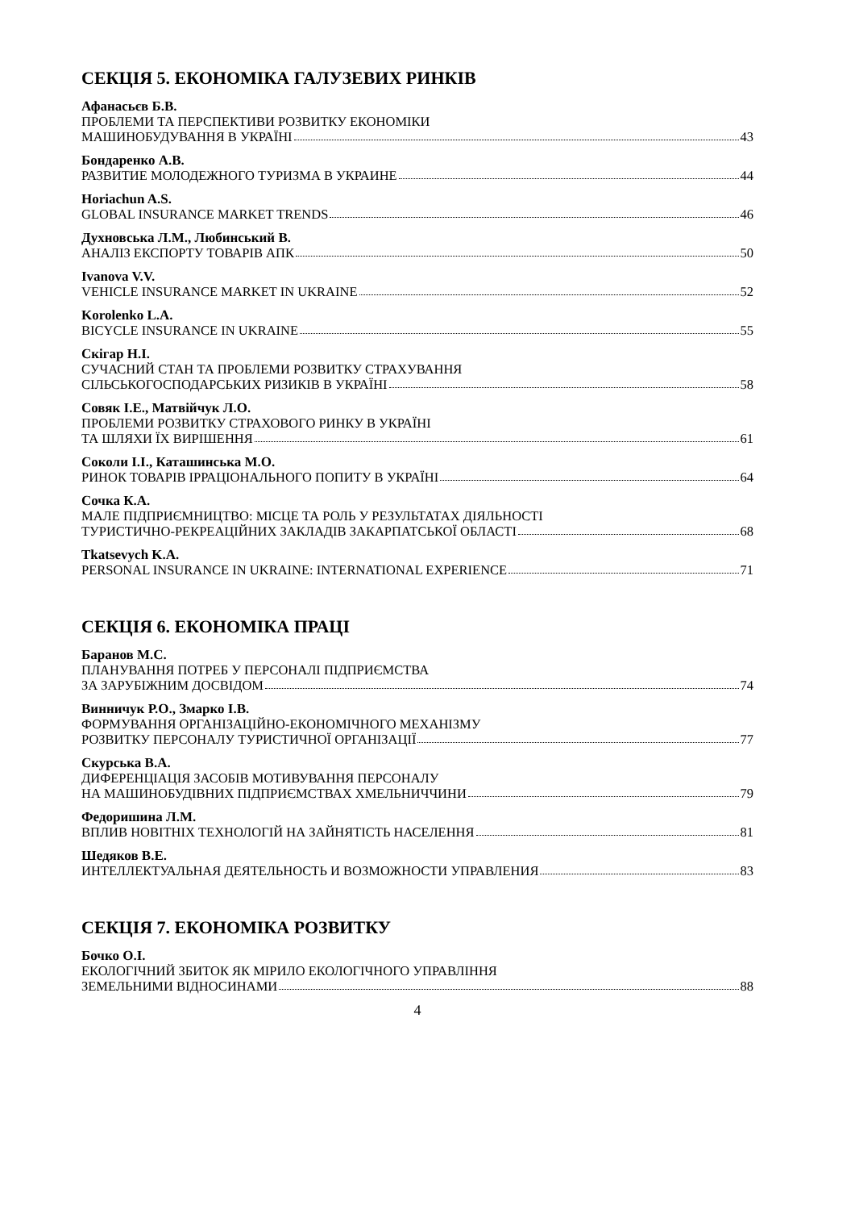СЕКЦІЯ 5. ЕКОНОМІКА ГАЛУЗЕВИХ РИНКІВ
Афанасьєв Б.В.
ПРОБЛЕМИ ТА ПЕРСПЕКТИВИ РОЗВИТКУ ЕКОНОМІКИ
МАШИНОБУДУВАННЯ В УКРАЇНІ 43
Бондаренко А.В.
РАЗВИТИЕ МОЛОДЕЖНОГО ТУРИЗМА В УКРАИНЕ 44
Horiachun A.S.
GLOBAL INSURANCE MARKET TRENDS 46
Духновська Л.М., Любинський В.
АНАЛІЗ ЕКСПОРТУ ТОВАРІВ АПК 50
Ivanova V.V.
VEHICLE INSURANCE MARKET IN UKRAINE 52
Korolenko L.A.
BICYCLE INSURANCE IN UKRAINE 55
Скігар Н.І.
СУЧАСНИЙ СТАН ТА ПРОБЛЕМИ РОЗВИТКУ СТРАХУВАННЯ
СІЛЬСЬКОГОСПОДАРСЬКИХ РИЗИКІВ В УКРАЇНІ 58
Совяк І.Е., Матвійчук Л.О.
ПРОБЛЕМИ РОЗВИТКУ СТРАХОВОГО РИНКУ В УКРАЇНІ
ТА ШЛЯХИ ЇХ ВИРІШЕННЯ 61
Соколи І.І., Каташинська М.О.
РИНОК ТОВАРІВ ІРРАЦІОНАЛЬНОГО ПОПИТУ В УКРАЇНІ 64
Сочка К.А.
МАЛЕ ПІДПРИЄМНИЦТВО: МІСЦЕ ТА РОЛЬ У РЕЗУЛЬТАТАХ ДІЯЛЬНОСТІ
ТУРИСТИЧНО-РЕКРЕАЦІЙНИХ ЗАКЛАДІВ ЗАКАРПАТСЬКОЇ ОБЛАСТІ 68
Tkatsevych K.A.
PERSONAL INSURANCE IN UKRAINE: INTERNATIONAL EXPERIENCE 71
СЕКЦІЯ 6. ЕКОНОМІКА ПРАЦІ
Баранов М.С.
ПЛАНУВАННЯ ПОТРЕБ У ПЕРСОНАЛІ ПІДПРИЄМСТВА
ЗА ЗАРУБІЖНИМ ДОСВІДОМ 74
Винничук Р.О., Змарко І.В.
ФОРМУВАННЯ ОРГАНІЗАЦІЙНО-ЕКОНОМІЧНОГО МЕХАНІЗМУ
РОЗВИТКУ ПЕРСОНАЛУ ТУРИСТИЧНОЇ ОРГАНІЗАЦІЇ 77
Скурська В.А.
ДИФЕРЕНЦІАЦІЯ ЗАСОБІВ МОТИВУВАННЯ ПЕРСОНАЛУ
НА МАШИНОБУДІВНИХ ПІДПРИЄМСТВАХ ХМЕЛЬНИЧЧИНИ 79
Федоришина Л.М.
ВПЛИВ НОВІТНІХ ТЕХНОЛОГІЙ НА ЗАЙНЯТІСТЬ НАСЕЛЕННЯ 81
Шедяков В.Е.
ИНТЕЛЛЕКТУАЛЬНАЯ ДЕЯТЕЛЬНОСТЬ И ВОЗМОЖНОСТИ УПРАВЛЕНИЯ 83
СЕКЦІЯ 7. ЕКОНОМІКА РОЗВИТКУ
Бочко О.І.
ЕКОЛОГІЧНИЙ ЗБИТОК ЯК МІРИЛО ЕКОЛОГІЧНОГО УПРАВЛІННЯ
ЗЕМЕЛЬНИМИ ВІДНОСИНАМИ 88
4